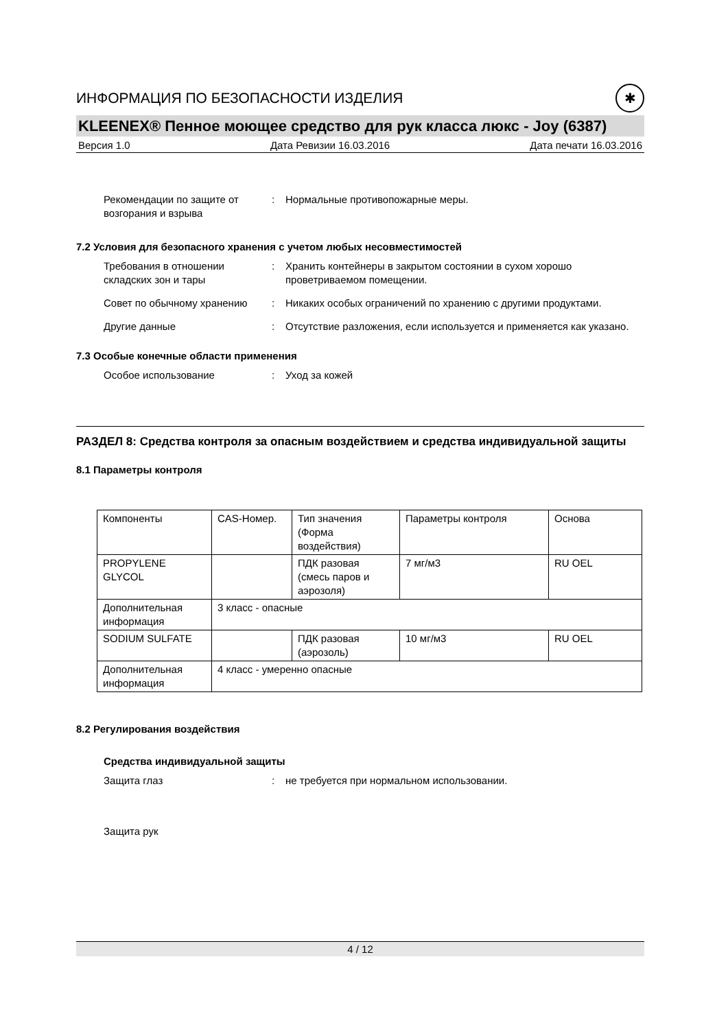ИНФОРМАЦИЯ ПО БЕЗОПАСНОСТИ ИЗДЕЛИЯ ✱
KLEENEX® Пенное моющее средство для рук класса люкс - Joy (6387)
Версия 1.0 Дата Ревизии 16.03.2016 Дата печати 16.03.2016
Рекомендации по защите от возгорания и взрыва
: Нормальные противопожарные меры.
7.2 Условия для безопасного хранения с учетом любых несовместимостей
Требования в отношении складских зон и тары
: Хранить контейнеры в закрытом состоянии в сухом хорошо проветриваемом помещении.
Совет по обычному хранению : Никаких особых ограничений по хранению с другими продуктами.
Другие данные : Отсутствие разложения, если используется и применяется как указано.
7.3 Особые конечные области применения
Особое использование : Уход за кожей
РАЗДЕЛ 8: Средства контроля за опасным воздействием и средства индивидуальной защиты
8.1 Параметры контроля
| Компоненты | CAS-Номер. | Тип значения (Форма воздействия) | Параметры контроля | Основа |
| PROPYLENE GLYCOL | | ПДК разовая (смесь паров и аэрозоля) | 7 мг/м3 | RU OEL |
| Дополнительная информация | 3 класс - опасные | | | |
| SODIUM SULFATE | | ПДК разовая (аэрозоль) | 10 мг/м3 | RU OEL |
| Дополнительная информация | 4 класс - умеренно опасные | | | |
8.2 Регулирования воздействия
Средства индивидуальной защиты
Защита глаз : не требуется при нормальном использовании.
Защита рук
4 / 12